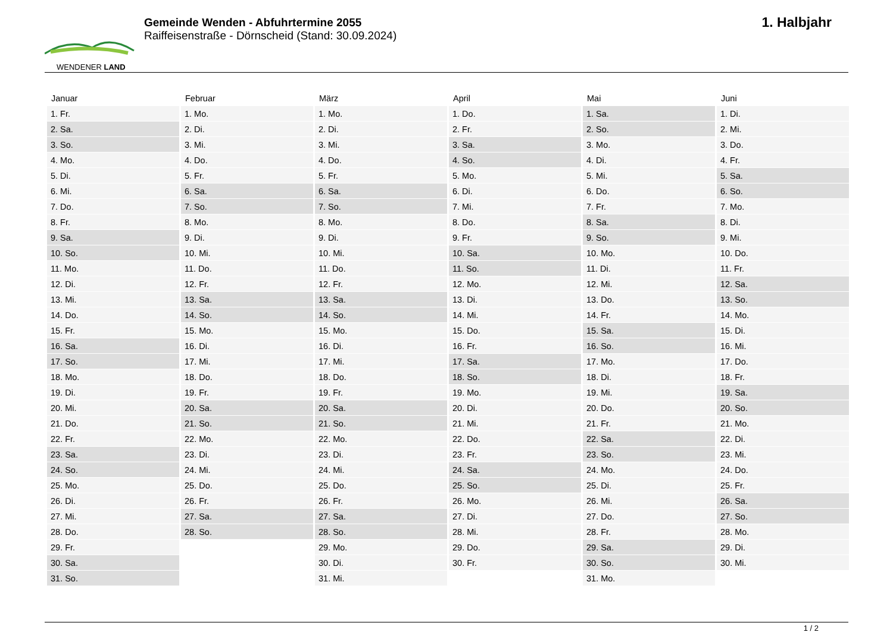WENDENER LAND
Gemeinde Wenden - Abfuhrtermine 2055
Raiffeisenstraße - Dörnscheid (Stand: 30.09.2024)
1. Halbjahr
| Januar | Februar | März | April | Mai | Juni |
| --- | --- | --- | --- | --- | --- |
| 1. Fr. | 1. Mo. | 1. Mo. | 1. Do. | 1. Sa. | 1. Di. |
| 2. Sa. | 2. Di. | 2. Di. | 2. Fr. | 2. So. | 2. Mi. |
| 3. So. | 3. Mi. | 3. Mi. | 3. Sa. | 3. Mo. | 3. Do. |
| 4. Mo. | 4. Do. | 4. Do. | 4. So. | 4. Di. | 4. Fr. |
| 5. Di. | 5. Fr. | 5. Fr. | 5. Mo. | 5. Mi. | 5. Sa. |
| 6. Mi. | 6. Sa. | 6. Sa. | 6. Di. | 6. Do. | 6. So. |
| 7. Do. | 7. So. | 7. So. | 7. Mi. | 7. Fr. | 7. Mo. |
| 8. Fr. | 8. Mo. | 8. Mo. | 8. Do. | 8. Sa. | 8. Di. |
| 9. Sa. | 9. Di. | 9. Di. | 9. Fr. | 9. So. | 9. Mi. |
| 10. So. | 10. Mi. | 10. Mi. | 10. Sa. | 10. Mo. | 10. Do. |
| 11. Mo. | 11. Do. | 11. Do. | 11. So. | 11. Di. | 11. Fr. |
| 12. Di. | 12. Fr. | 12. Fr. | 12. Mo. | 12. Mi. | 12. Sa. |
| 13. Mi. | 13. Sa. | 13. Sa. | 13. Di. | 13. Do. | 13. So. |
| 14. Do. | 14. So. | 14. So. | 14. Mi. | 14. Fr. | 14. Mo. |
| 15. Fr. | 15. Mo. | 15. Mo. | 15. Do. | 15. Sa. | 15. Di. |
| 16. Sa. | 16. Di. | 16. Di. | 16. Fr. | 16. So. | 16. Mi. |
| 17. So. | 17. Mi. | 17. Mi. | 17. Sa. | 17. Mo. | 17. Do. |
| 18. Mo. | 18. Do. | 18. Do. | 18. So. | 18. Di. | 18. Fr. |
| 19. Di. | 19. Fr. | 19. Fr. | 19. Mo. | 19. Mi. | 19. Sa. |
| 20. Mi. | 20. Sa. | 20. Sa. | 20. Di. | 20. Do. | 20. So. |
| 21. Do. | 21. So. | 21. So. | 21. Mi. | 21. Fr. | 21. Mo. |
| 22. Fr. | 22. Mo. | 22. Mo. | 22. Do. | 22. Sa. | 22. Di. |
| 23. Sa. | 23. Di. | 23. Di. | 23. Fr. | 23. So. | 23. Mi. |
| 24. So. | 24. Mi. | 24. Mi. | 24. Sa. | 24. Mo. | 24. Do. |
| 25. Mo. | 25. Do. | 25. Do. | 25. So. | 25. Di. | 25. Fr. |
| 26. Di. | 26. Fr. | 26. Fr. | 26. Mo. | 26. Mi. | 26. Sa. |
| 27. Mi. | 27. Sa. | 27. Sa. | 27. Di. | 27. Do. | 27. So. |
| 28. Do. | 28. So. | 28. So. | 28. Mi. | 28. Fr. | 28. Mo. |
| 29. Fr. | | 29. Mo. | 29. Do. | 29. Sa. | 29. Di. |
| 30. Sa. | | 30. Di. | 30. Fr. | 30. So. | 30. Mi. |
| 31. So. | | 31. Mi. | | 31. Mo. | |
1 / 2